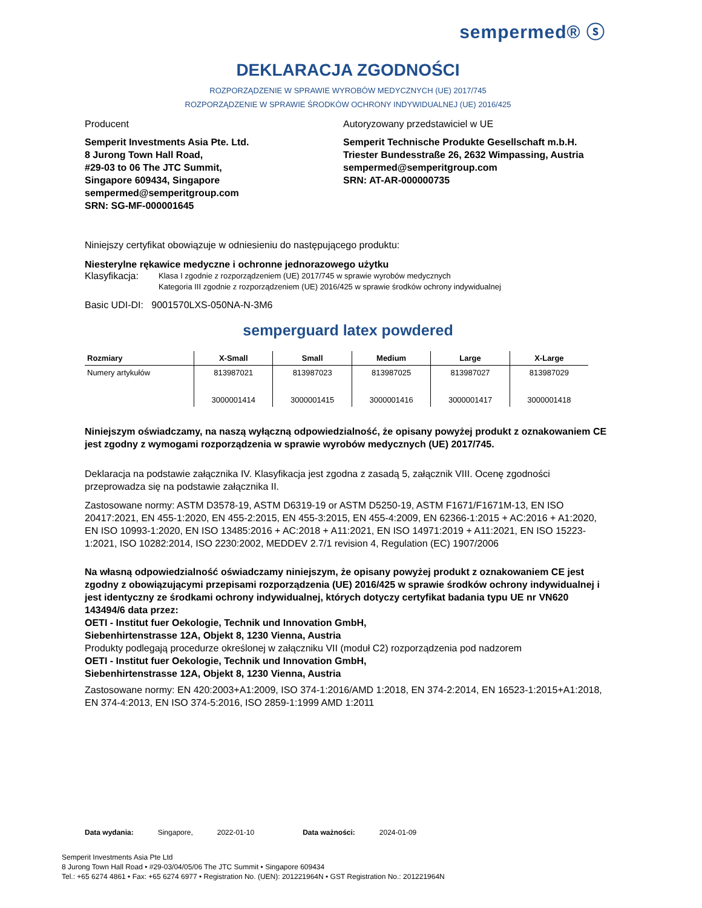sempermed® ⓢ
DEKLARACJA ZGODNOŚCI
ROZPORZĄDZENIE W SPRAWIE WYROBÓW MEDYCZNYCH (UE) 2017/745
ROZPORZĄDZENIE W SPRAWIE ŚRODKÓW OCHRONY INDYWIDUALNEJ (UE) 2016/425
Producent
Semperit Investments Asia Pte. Ltd.
8 Jurong Town Hall Road,
#29-03 to 06 The JTC Summit,
Singapore 609434, Singapore
sempermed@semperitgroup.com
SRN: SG-MF-000001645
Autoryzowany przedstawiciel w UE
Semperit Technische Produkte Gesellschaft m.b.H.
Triester Bundesstraße 26, 2632 Wimpassing, Austria
sempermed@semperitgroup.com
SRN: AT-AR-000000735
Niniejszy certyfikat obowiązuje w odniesieniu do następującego produktu:
Niesterylne rękawice medyczne i ochronne jednorazowego użytku
Klasyfikacja: Klasa I zgodnie z rozporządzeniem (UE) 2017/745 w sprawie wyrobów medycznych
Kategoria III zgodnie z rozporządzeniem (UE) 2016/425 w sprawie środków ochrony indywidualnej
Basic UDI-DI: 9001570LXS-050NA-N-3M6
semperguard latex powdered
| Rozmiary | X-Small | Small | Medium | Large | X-Large |
| --- | --- | --- | --- | --- | --- |
| Numery artykułów | 813987021 3000001414 | 813987023 3000001415 | 813987025 3000001416 | 813987027 3000001417 | 813987029 3000001418 |
Niniejszym oświadczamy, na naszą wyłączną odpowiedzialność, że opisany powyżej produkt z oznakowaniem CE jest zgodny z wymogami rozporządzenia w sprawie wyrobów medycznych (UE) 2017/745.
Deklaracja na podstawie załącznika IV. Klasyfikacja jest zgodna z zasadą 5, załącznik VIII. Ocenę zgodności przeprowadza się na podstawie załącznika II.
Zastosowane normy: ASTM D3578-19, ASTM D6319-19 or ASTM D5250-19, ASTM F1671/F1671M-13, EN ISO 20417:2021, EN 455-1:2020, EN 455-2:2015, EN 455-3:2015, EN 455-4:2009, EN 62366-1:2015 + AC:2016 + A1:2020, EN ISO 10993-1:2020, EN ISO 13485:2016 + AC:2018 + A11:2021, EN ISO 14971:2019 + A11:2021, EN ISO 15223-1:2021, ISO 10282:2014, ISO 2230:2002, MEDDEV 2.7/1 revision 4, Regulation (EC) 1907/2006
Na własną odpowiedzialność oświadczamy niniejszym, że opisany powyżej produkt z oznakowaniem CE jest zgodny z obowiązującymi przepisami rozporządzenia (UE) 2016/425 w sprawie środków ochrony indywidualnej i jest identyczny ze środkami ochrony indywidualnej, których dotyczy certyfikat badania typu UE nr VN620 143494/6 data przez:
OETI - Institut fuer Oekologie, Technik und Innovation GmbH,
Siebenhirtenstrasse 12A, Objekt 8, 1230 Vienna, Austria
Produkty podlegają procedurze określonej w załączniku VII (moduł C2) rozporządzenia pod nadzorem
OETI - Institut fuer Oekologie, Technik und Innovation GmbH,
Siebenhirtenstrasse 12A, Objekt 8, 1230 Vienna, Austria
Zastosowane normy: EN 420:2003+A1:2009, ISO 374-1:2016/AMD 1:2018, EN 374-2:2014, EN 16523-1:2015+A1:2018, EN 374-4:2013, EN ISO 374-5:2016, ISO 2859-1:1999 AMD 1:2011
Data wydania: Singapore, 2022-01-10 Data ważności: 2024-01-09
Semperit Investments Asia Pte Ltd
8 Jurong Town Hall Road • #29-03/04/05/06 The JTC Summit • Singapore 609434
Tel.: +65 6274 4861 • Fax: +65 6274 6977 • Registration No. (UEN): 201221964N • GST Registration No.: 201221964N